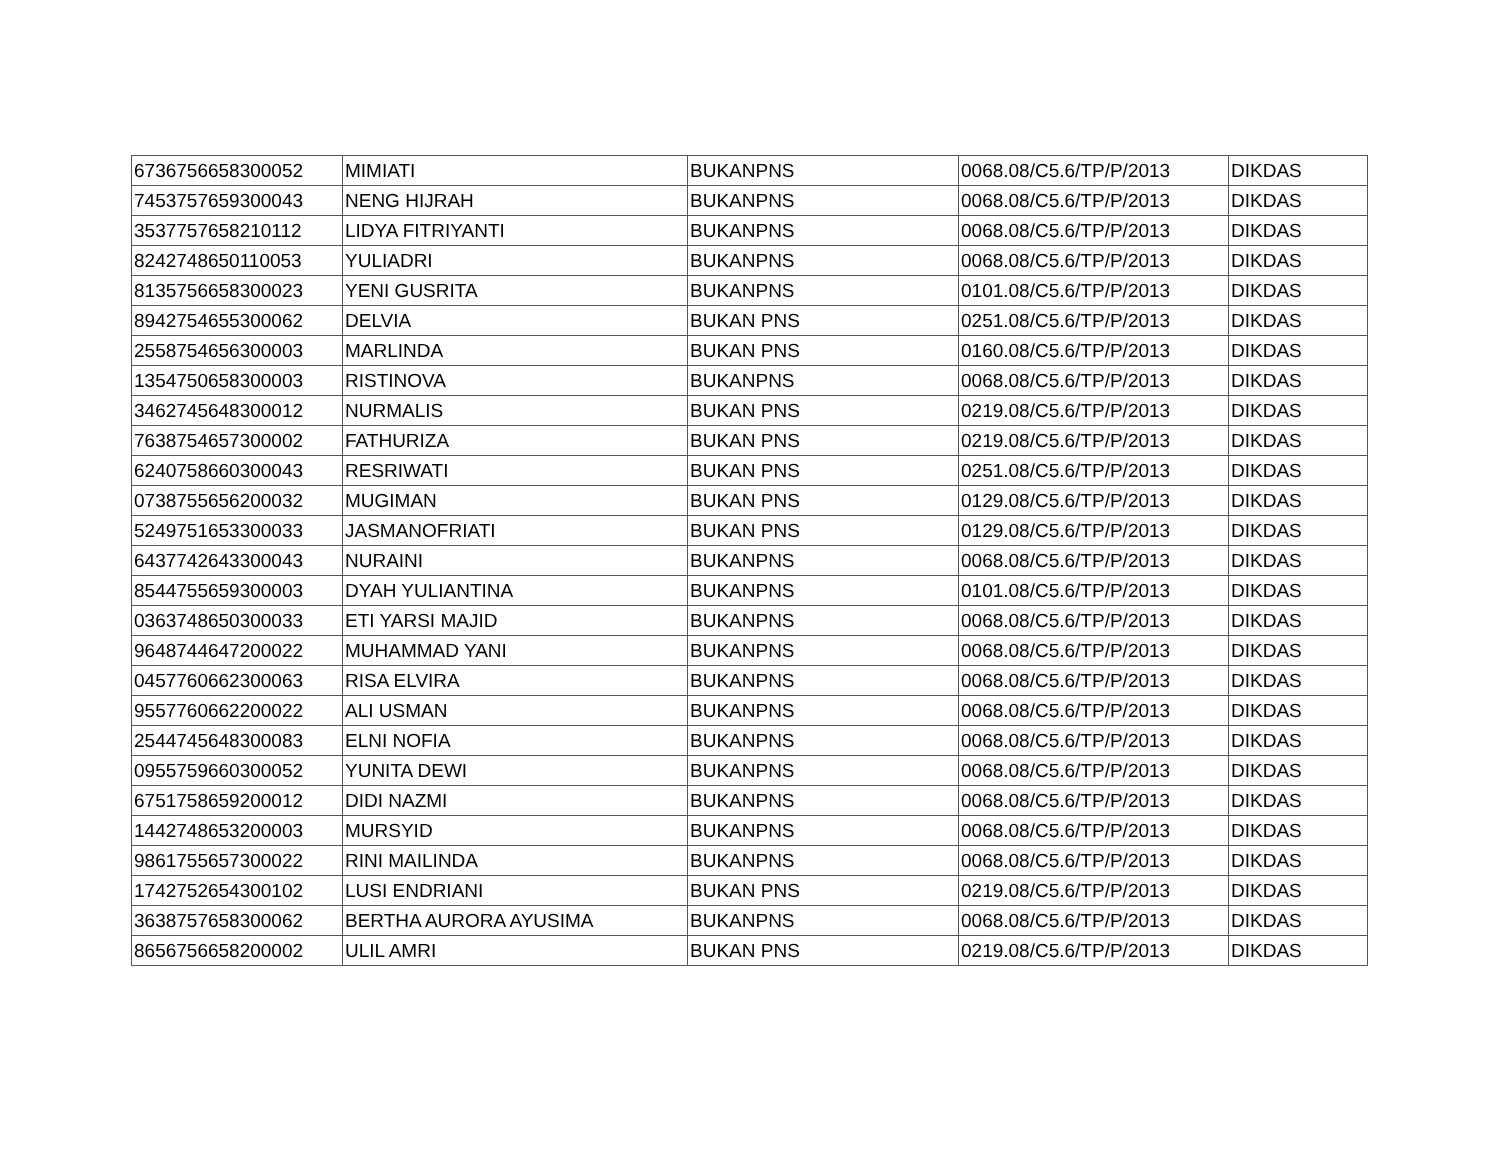| 6736756658300052 | MIMIATI | BUKANPNS | 0068.08/C5.6/TP/P/2013 | DIKDAS |
| 7453757659300043 | NENG HIJRAH | BUKANPNS | 0068.08/C5.6/TP/P/2013 | DIKDAS |
| 3537757658210112 | LIDYA FITRIYANTI | BUKANPNS | 0068.08/C5.6/TP/P/2013 | DIKDAS |
| 8242748650110053 | YULIADRI | BUKANPNS | 0068.08/C5.6/TP/P/2013 | DIKDAS |
| 8135756658300023 | YENI GUSRITA | BUKANPNS | 0101.08/C5.6/TP/P/2013 | DIKDAS |
| 8942754655300062 | DELVIA | BUKAN PNS | 0251.08/C5.6/TP/P/2013 | DIKDAS |
| 2558754656300003 | MARLINDA | BUKAN PNS | 0160.08/C5.6/TP/P/2013 | DIKDAS |
| 1354750658300003 | RISTINOVA | BUKANPNS | 0068.08/C5.6/TP/P/2013 | DIKDAS |
| 3462745648300012 | NURMALIS | BUKAN PNS | 0219.08/C5.6/TP/P/2013 | DIKDAS |
| 7638754657300002 | FATHURIZA | BUKAN PNS | 0219.08/C5.6/TP/P/2013 | DIKDAS |
| 6240758660300043 | RESRIWATI | BUKAN PNS | 0251.08/C5.6/TP/P/2013 | DIKDAS |
| 0738755656200032 | MUGIMAN | BUKAN PNS | 0129.08/C5.6/TP/P/2013 | DIKDAS |
| 5249751653300033 | JASMANOFRIATI | BUKAN PNS | 0129.08/C5.6/TP/P/2013 | DIKDAS |
| 6437742643300043 | NURAINI | BUKANPNS | 0068.08/C5.6/TP/P/2013 | DIKDAS |
| 8544755659300003 | DYAH YULIANTINA | BUKANPNS | 0101.08/C5.6/TP/P/2013 | DIKDAS |
| 0363748650300033 | ETI YARSI MAJID | BUKANPNS | 0068.08/C5.6/TP/P/2013 | DIKDAS |
| 9648744647200022 | MUHAMMAD YANI | BUKANPNS | 0068.08/C5.6/TP/P/2013 | DIKDAS |
| 0457760662300063 | RISA ELVIRA | BUKANPNS | 0068.08/C5.6/TP/P/2013 | DIKDAS |
| 9557760662200022 | ALI USMAN | BUKANPNS | 0068.08/C5.6/TP/P/2013 | DIKDAS |
| 2544745648300083 | ELNI NOFIA | BUKANPNS | 0068.08/C5.6/TP/P/2013 | DIKDAS |
| 0955759660300052 | YUNITA DEWI | BUKANPNS | 0068.08/C5.6/TP/P/2013 | DIKDAS |
| 6751758659200012 | DIDI NAZMI | BUKANPNS | 0068.08/C5.6/TP/P/2013 | DIKDAS |
| 1442748653200003 | MURSYID | BUKANPNS | 0068.08/C5.6/TP/P/2013 | DIKDAS |
| 9861755657300022 | RINI MAILINDA | BUKANPNS | 0068.08/C5.6/TP/P/2013 | DIKDAS |
| 1742752654300102 | LUSI ENDRIANI | BUKAN PNS | 0219.08/C5.6/TP/P/2013 | DIKDAS |
| 3638757658300062 | BERTHA AURORA AYUSIMA | BUKANPNS | 0068.08/C5.6/TP/P/2013 | DIKDAS |
| 8656756658200002 | ULIL AMRI | BUKAN PNS | 0219.08/C5.6/TP/P/2013 | DIKDAS |